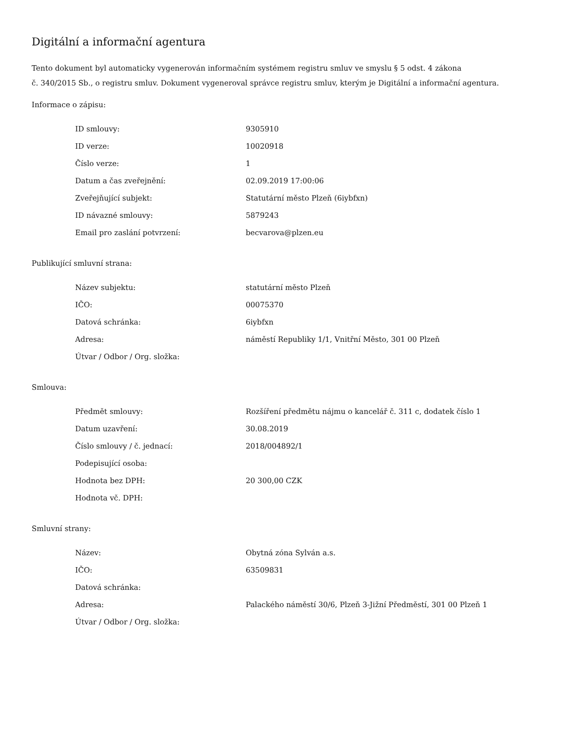Digitální a informační agentura
Tento dokument byl automaticky vygenerován informačním systémem registru smluv ve smyslu § 5 odst. 4 zákona
č. 340/2015 Sb., o registru smluv. Dokument vygeneroval správce registru smluv, kterým je Digitální a informační agentura.
Informace o zápisu:
| ID smlouvy: | 9305910 |
| ID verze: | 10020918 |
| Číslo verze: | 1 |
| Datum a čas zveřejnění: | 02.09.2019 17:00:06 |
| Zveřejňující subjekt: | Statutární město Plzeň (6iybfxn) |
| ID návazné smlouvy: | 5879243 |
| Email pro zaslání potvrzení: | becvarova@plzen.eu |
Publikující smluvní strana:
| Název subjektu: | statutární město Plzeň |
| IČO: | 00075370 |
| Datová schránka: | 6iybfxn |
| Adresa: | náměstí Republiky 1/1, Vnitřní Město, 301 00 Plzeň |
| Útvar / Odbor / Org. složka: | |
Smlouva:
| Předmět smlouvy: | Rozšíření předmětu nájmu o kancelář č. 311 c, dodatek číslo 1 |
| Datum uzavření: | 30.08.2019 |
| Číslo smlouvy / č. jednací: | 2018/004892/1 |
| Podepisující osoba: | |
| Hodnota bez DPH: | 20 300,00 CZK |
| Hodnota vč. DPH: | |
Smluvní strany:
| Název: | Obytná zóna Sylván a.s. |
| IČO: | 63509831 |
| Datová schránka: | |
| Adresa: | Palackého náměstí 30/6, Plzeň 3-Jižní Předměstí, 301 00 Plzeň 1 |
| Útvar / Odbor / Org. složka: | |